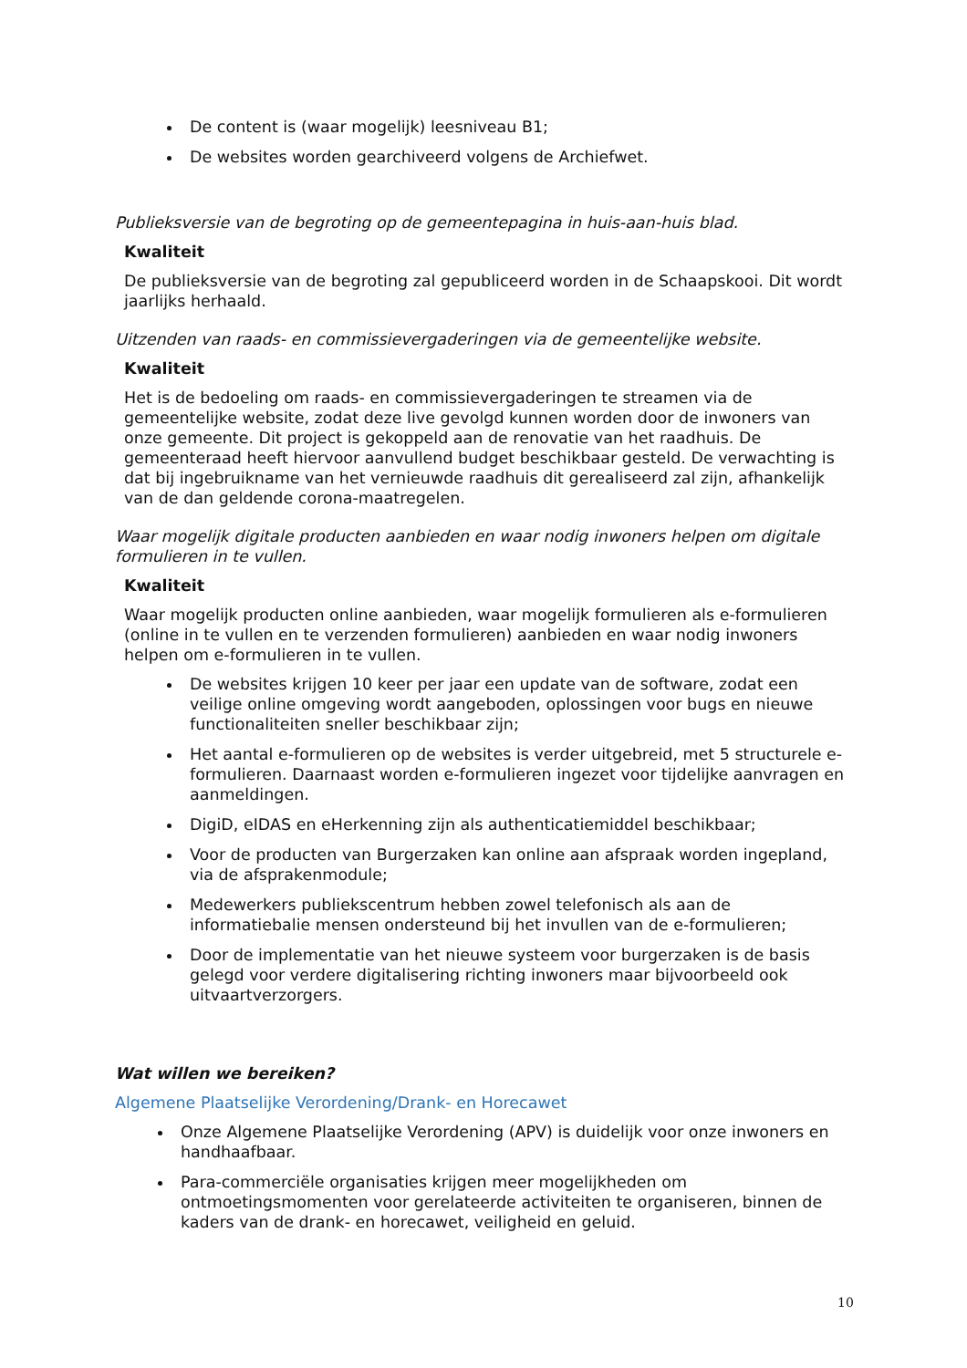De content is (waar mogelijk) leesniveau B1;
De websites worden gearchiveerd volgens de Archiefwet.
Publieksversie van de begroting op de gemeentepagina in huis-aan-huis blad.
Kwaliteit
De publieksversie van de begroting zal gepubliceerd worden in de Schaapskooi. Dit wordt jaarlijks herhaald.
Uitzenden van raads- en commissievergaderingen via de gemeentelijke website.
Kwaliteit
Het is de bedoeling om raads- en commissievergaderingen te streamen via de gemeentelijke website, zodat deze live gevolgd kunnen worden door de inwoners van onze gemeente. Dit project is gekoppeld aan de renovatie van het raadhuis. De gemeenteraad heeft hiervoor aanvullend budget beschikbaar gesteld. De verwachting is dat bij ingebruikname van het vernieuwde raadhuis dit gerealiseerd zal zijn, afhankelijk van de dan geldende corona-maatregelen.
Waar mogelijk digitale producten aanbieden en waar nodig inwoners helpen om digitale formulieren in te vullen.
Kwaliteit
Waar mogelijk producten online aanbieden, waar mogelijk formulieren als e-formulieren (online in te vullen en te verzenden formulieren) aanbieden en waar nodig inwoners helpen om e-formulieren in te vullen.
De websites krijgen 10 keer per jaar een update van de software, zodat een veilige online omgeving wordt aangeboden, oplossingen voor bugs en nieuwe functionaliteiten sneller beschikbaar zijn;
Het aantal e-formulieren op de websites is verder uitgebreid, met 5 structurele e-formulieren. Daarnaast worden e-formulieren ingezet voor tijdelijke aanvragen en aanmeldingen.
DigiD, eIDAS en eHerkenning zijn als authenticatiemiddel beschikbaar;
Voor de producten van Burgerzaken kan online aan afspraak worden ingepland, via de afsprakenmodule;
Medewerkers publiekscentrum hebben zowel telefonisch als aan de informatiebalie mensen ondersteund bij het invullen van de e-formulieren;
Door de implementatie van het nieuwe systeem voor burgerzaken is de basis gelegd voor verdere digitalisering richting inwoners maar bijvoorbeeld ook uitvaartverzorgers.
Wat willen we bereiken?
Algemene Plaatselijke Verordening/Drank- en Horecawet
Onze Algemene Plaatselijke Verordening (APV) is duidelijk voor onze inwoners en handhaafbaar.
Para-commerciële organisaties krijgen meer mogelijkheden om ontmoetingsmomenten voor gerelateerde activiteiten te organiseren, binnen de kaders van de drank- en horecawet, veiligheid en geluid.
10